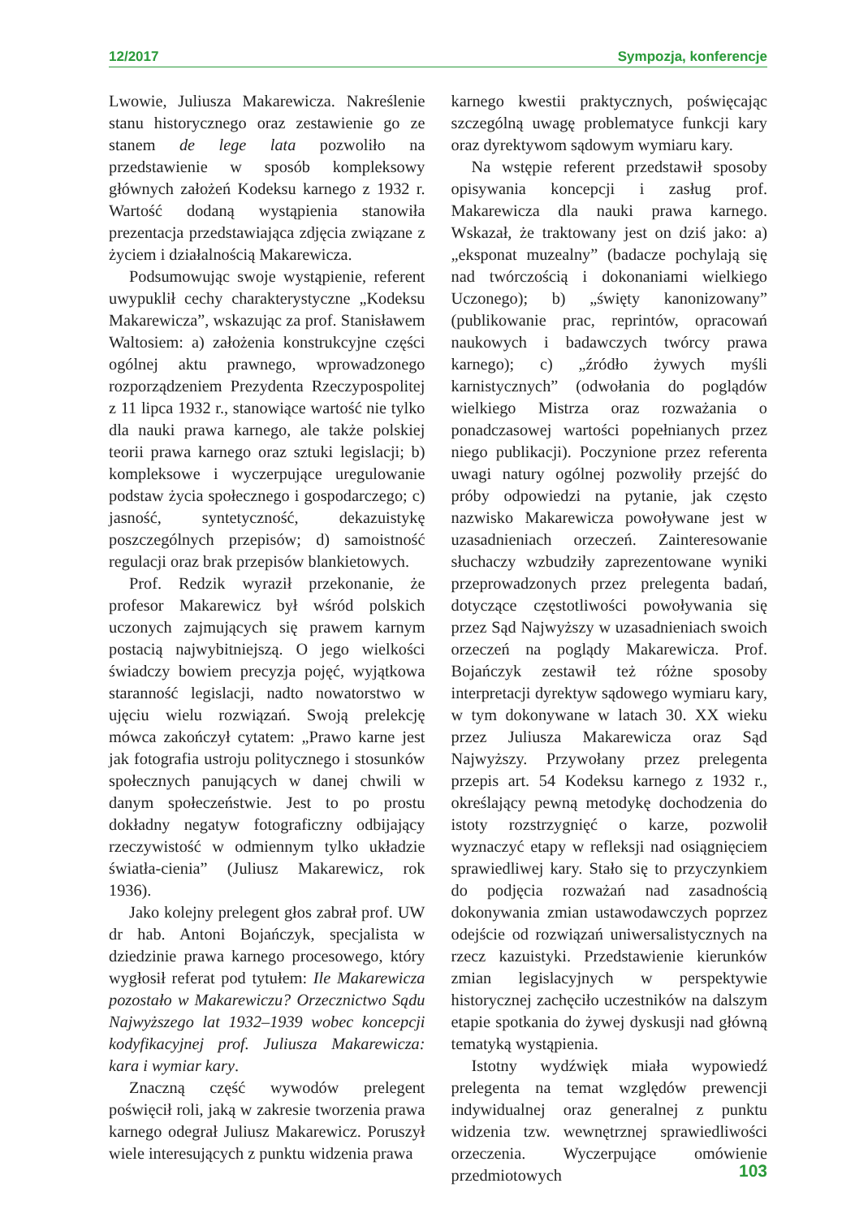12/2017 Sympozja, konferencje
Lwowie, Juliusza Makarewicza. Nakreślenie stanu historycznego oraz zestawienie go ze stanem de lege lata pozwoliło na przedstawienie w sposób kompleksowy głównych założeń Kodeksu karnego z 1932 r. Wartość dodaną wystąpienia stanowiła prezentacja przedstawiająca zdjęcia związane z życiem i działalnością Makarewicza.
Podsumowując swoje wystąpienie, referent uwypuklił cechy charakterystyczne „Kodeksu Makarewicza”, wskazując za prof. Stanisławem Waltosiem: a) założenia konstrukcyjne części ogólnej aktu prawnego, wprowadzonego rozporządzeniem Prezydenta Rzeczypospolitej z 11 lipca 1932 r., stanowiące wartość nie tylko dla nauki prawa karnego, ale także polskiej teorii prawa karnego oraz sztuki legislacji; b) kompleksowe i wyczerpujące uregulowanie podstaw życia społecznego i gospodarczego; c) jasność, syntetyczność, dekazuistykę poszczególnych przepisów; d) samoistność regulacji oraz brak przepisów blankietowych.
Prof. Redzik wyraził przekonanie, że profesor Makarewicz był wśród polskich uczonych zajmujących się prawem karnym postacią najwybitniejszą. O jego wielkości świadczy bowiem precyzja pojęć, wyjątkowa staranność legislacji, nadto nowatorstwo w ujęciu wielu rozwiązań. Swoją prelekcję mówca zakończył cytatem: „Prawo karne jest jak fotografia ustroju politycznego i stosunków społecznych panujących w danej chwili w danym społeczeństwie. Jest to po prostu dokładny negatyw fotograficzny odbijający rzeczywistość w odmiennym tylko układzie światła-cienia” (Juliusz Makarewicz, rok 1936).
Jako kolejny prelegent głos zabrał prof. UW dr hab. Antoni Bojańczyk, specjalista w dziedzinie prawa karnego procesowego, który wygłosił referat pod tytułem: Ile Makarewicza pozostało w Makarewiczu? Orzecznictwo Sądu Najwyższego lat 1932–1939 wobec koncepcji kodyfikacyjnej prof. Juliusza Makarewicza: kara i wymiar kary.
Znaczną część wywodów prelegent poświęcił roli, jaką w zakresie tworzenia prawa karnego odegrał Juliusz Makarewicz. Poruszył wiele interesujących z punktu widzenia prawa
karnego kwestii praktycznych, poświęcając szczególną uwagę problematyce funkcji kary oraz dyrektywom sądowym wymiaru kary.
Na wstępie referent przedstawił sposoby opisywania koncepcji i zasług prof. Makarewicza dla nauki prawa karnego. Wskazał, że traktowany jest on dziś jako: a) „eksponat muzealny” (badacze pochylają się nad twórczością i dokonaniami wielkiego Uczonego); b) „święty kanonizowany” (publikowanie prac, reprintów, opracowań naukowych i badawczych twórcy prawa karnego); c) „źródło żywych myśli karnistycznych” (odwołania do poglądów wielkiego Mistrza oraz rozważania o ponadczasowej wartości popełnianych przez niego publikacji). Poczynione przez referenta uwagi natury ogólnej pozwoliły przejść do próby odpowiedzi na pytanie, jak często nazwisko Makarewicza powoływane jest w uzasadnieniach orzeczeń. Zainteresowanie słuchaczy wzbudziły zaprezentowane wyniki przeprowadzonych przez prelegenta badań, dotyczące częstotliwości powoływania się przez Sąd Najwyższy w uzasadnieniach swoich orzeczeń na poglądy Makarewicza. Prof. Bojańczyk zestawił też różne sposoby interpretacji dyrektyw sądowego wymiaru kary, w tym dokonywane w latach 30. XX wieku przez Juliusza Makarewicza oraz Sąd Najwyższy. Przywołany przez prelegenta przepis art. 54 Kodeksu karnego z 1932 r., określający pewną metodykę dochodzenia do istoty rozstrzygnięć o karze, pozwolił wyznaczyć etapy w refleksji nad osiągnięciem sprawiedliwej kary. Stało się to przyczynkiem do podjęcia rozważań nad zasadnością dokonywania zmian ustawodawczych poprzez odejście od rozwiązań uniwersalistycznych na rzecz kazuistyki. Przedstawienie kierunków zmian legislacyjnych w perspektywie historycznej zachęciło uczestników na dalszym etapie spotkania do żywej dyskusji nad główną tematyką wystąpienia.
Istotny wydźwięk miała wypowiedź prelegenta na temat względów prewencji indywidualnej oraz generalnej z punktu widzenia tzw. wewnętrznej sprawiedliwości orzeczenia. Wyczerpujące omówienie przedmiotowych
103